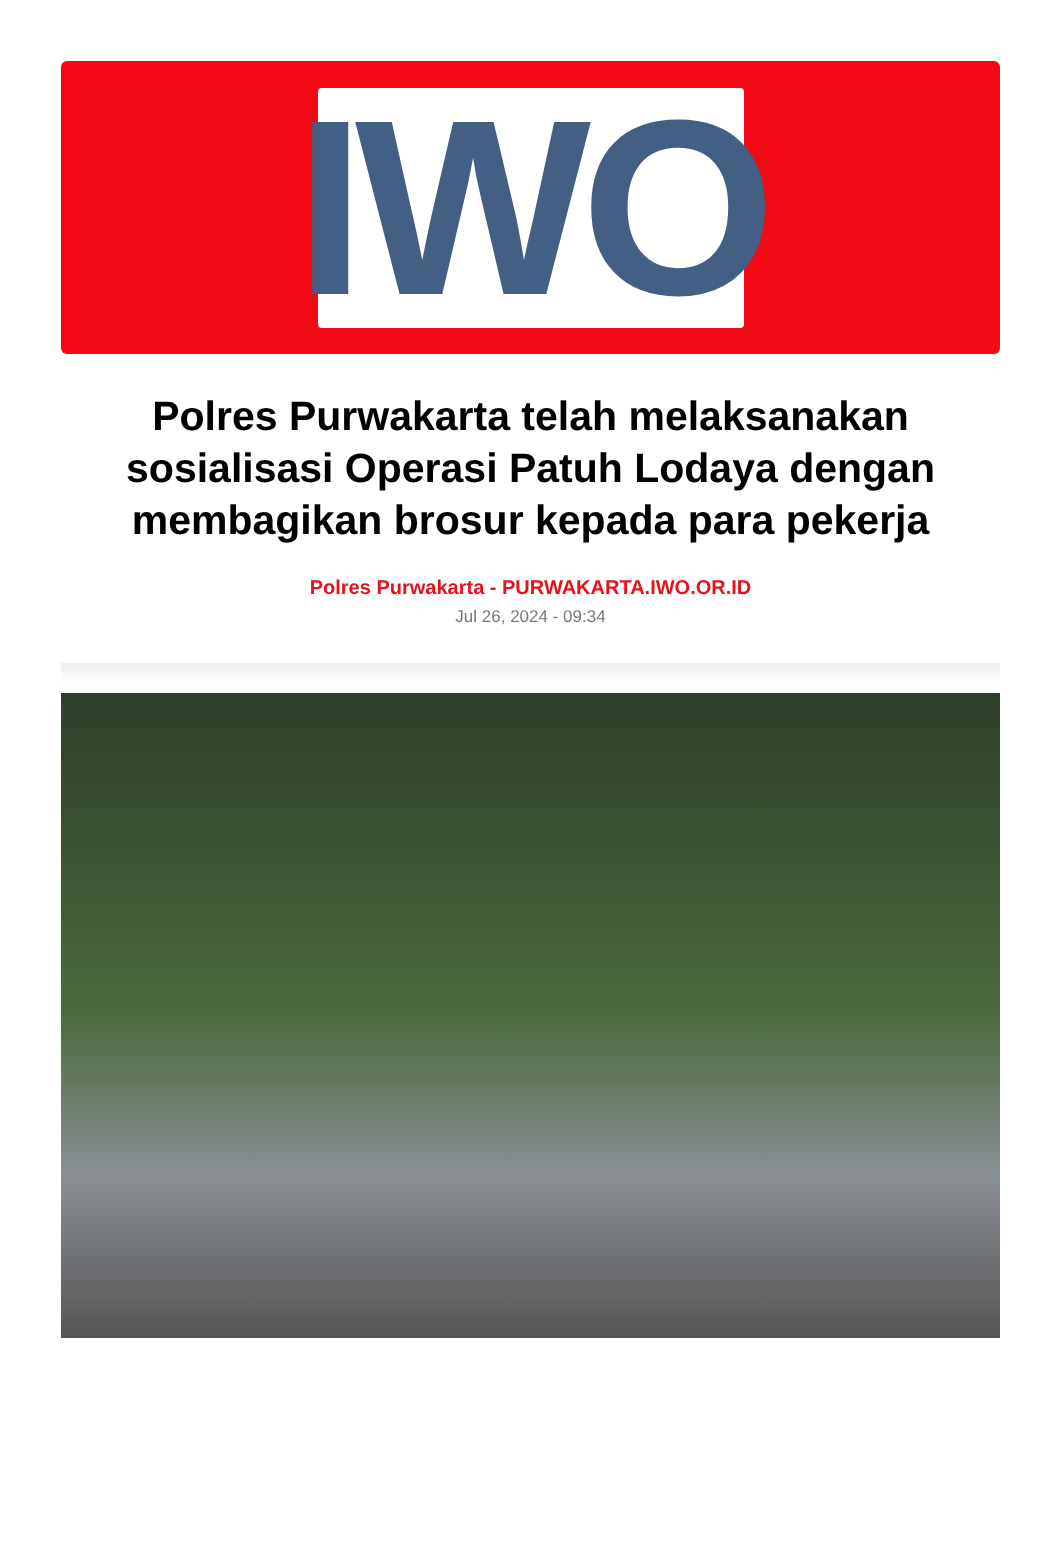IWO
Polres Purwakarta telah melaksanakan sosialisasi Operasi Patuh Lodaya dengan membagikan brosur kepada para pekerja
Polres Purwakarta - PURWAKARTA.IWO.OR.ID
Jul 26, 2024 - 09:34